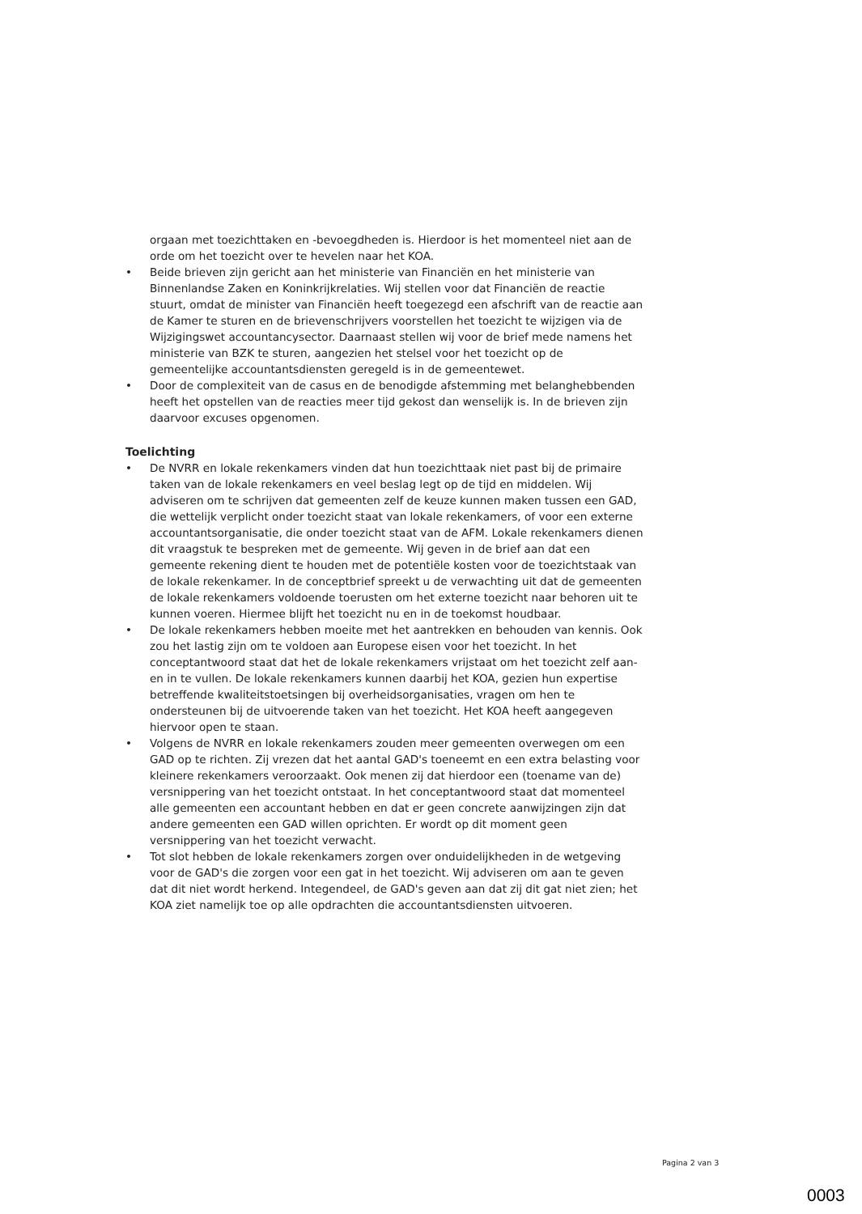orgaan met toezichttaken en -bevoegdheden is. Hierdoor is het momenteel niet aan de orde om het toezicht over te hevelen naar het KOA.
• Beide brieven zijn gericht aan het ministerie van Financiën en het ministerie van Binnenlandse Zaken en Koninkrijkrelaties. Wij stellen voor dat Financiën de reactie stuurt, omdat de minister van Financiën heeft toegezegd een afschrift van de reactie aan de Kamer te sturen en de brievenschrijvers voorstellen het toezicht te wijzigen via de Wijzigingswet accountancysector. Daarnaast stellen wij voor de brief mede namens het ministerie van BZK te sturen, aangezien het stelsel voor het toezicht op de gemeentelijke accountantsdiensten geregeld is in de gemeentewet.
• Door de complexiteit van de casus en de benodigde afstemming met belanghebbenden heeft het opstellen van de reacties meer tijd gekost dan wenselijk is. In de brieven zijn daarvoor excuses opgenomen.
Toelichting
• De NVRR en lokale rekenkamers vinden dat hun toezichttaak niet past bij de primaire taken van de lokale rekenkamers en veel beslag legt op de tijd en middelen. Wij adviseren om te schrijven dat gemeenten zelf de keuze kunnen maken tussen een GAD, die wettelijk verplicht onder toezicht staat van lokale rekenkamers, of voor een externe accountantsorganisatie, die onder toezicht staat van de AFM. Lokale rekenkamers dienen dit vraagstuk te bespreken met de gemeente. Wij geven in de brief aan dat een gemeente rekening dient te houden met de potentiële kosten voor de toezichtstaak van de lokale rekenkamer. In de conceptbrief spreekt u de verwachting uit dat de gemeenten de lokale rekenkamers voldoende toerusten om het externe toezicht naar behoren uit te kunnen voeren. Hiermee blijft het toezicht nu en in de toekomst houdbaar.
• De lokale rekenkamers hebben moeite met het aantrekken en behouden van kennis. Ook zou het lastig zijn om te voldoen aan Europese eisen voor het toezicht. In het conceptantwoord staat dat het de lokale rekenkamers vrijstaat om het toezicht zelf aan- en in te vullen. De lokale rekenkamers kunnen daarbij het KOA, gezien hun expertise betreffende kwaliteitstoetsingen bij overheidsorganisaties, vragen om hen te ondersteunen bij de uitvoerende taken van het toezicht. Het KOA heeft aangegeven hiervoor open te staan.
• Volgens de NVRR en lokale rekenkamers zouden meer gemeenten overwegen om een GAD op te richten. Zij vrezen dat het aantal GAD's toeneemt en een extra belasting voor kleinere rekenkamers veroorzaakt. Ook menen zij dat hierdoor een (toename van de) versnippering van het toezicht ontstaat. In het conceptantwoord staat dat momenteel alle gemeenten een accountant hebben en dat er geen concrete aanwijzingen zijn dat andere gemeenten een GAD willen oprichten. Er wordt op dit moment geen versnippering van het toezicht verwacht.
• Tot slot hebben de lokale rekenkamers zorgen over onduidelijkheden in de wetgeving voor de GAD's die zorgen voor een gat in het toezicht. Wij adviseren om aan te geven dat dit niet wordt herkend. Integendeel, de GAD's geven aan dat zij dit gat niet zien; het KOA ziet namelijk toe op alle opdrachten die accountantsdiensten uitvoeren.
Pagina 2 van 3
0003